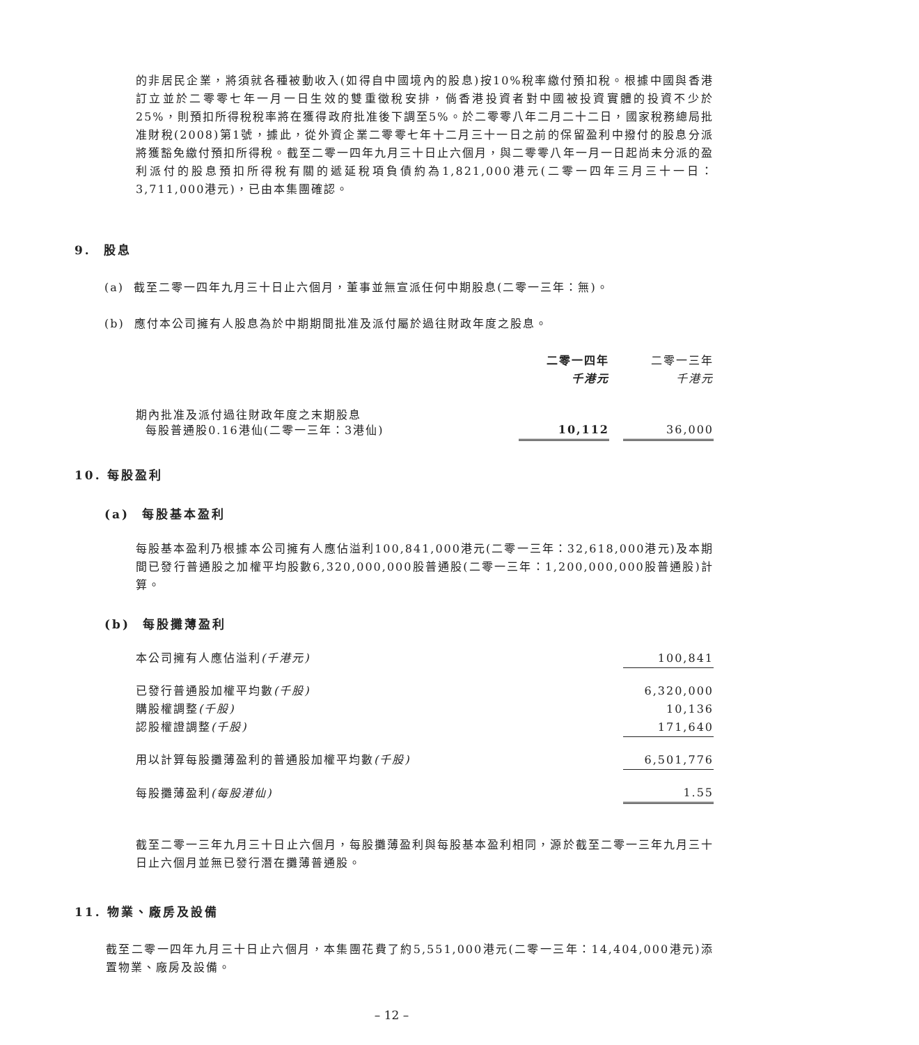的非居民企業，將須就各種被動收入(如得自中國境內的股息)按10%稅率繳付預扣稅。根據中國與香港訂立並於二零零七年一月一日生效的雙重徵稅安排，倘香港投資者對中國被投資實體的投資不少於25%，則預扣所得稅稅率將在獲得政府批准後下調至5%。於二零零八年二月二十二日，國家稅務總局批准財稅(2008)第1號，據此，從外資企業二零零七年十二月三十一日之前的保留盈利中撥付的股息分派將獲豁免繳付預扣所得稅。截至二零一四年九月三十日止六個月，與二零零八年一月一日起尚未分派的盈利派付的股息預扣所得稅有關的遞延稅項負債約為1,821,000港元(二零一四年三月三十一日：3,711,000港元)，已由本集團確認。
9. 股息
(a) 截至二零一四年九月三十日止六個月，董事並無宣派任何中期股息(二零一三年：無)。
(b) 應付本公司擁有人股息為於中期期間批准及派付屬於過往財政年度之股息。
| | 二零一四年 | | 二零一三年 |
| | 千港元 | | 千港元 |
| 期內批准及派付過往財政年度之末期股息 每股普通股0.16港仙(二零一三年：3港仙) | 10,112 | | 36,000 |
10. 每股盈利
(a) 每股基本盈利
每股基本盈利乃根據本公司擁有人應佔溢利100,841,000港元(二零一三年：32,618,000港元)及本期間已發行普通股之加權平均股數6,320,000,000股普通股(二零一三年：1,200,000,000股普通股)計算。
(b) 每股攤薄盈利
| 本公司擁有人應佔溢利 (千港元) | 100,841 |
| 已發行普通股加權平均數 (千股) | 6,320,000 |
| 購股權調整 (千股) | 10,136 |
| 認股權證調整 (千股) | 171,640 |
| 用以計算每股攤薄盈利的普通股加權平均數 (千股) | 6,501,776 |
| 每股攤薄盈利 (每股港仙) | 1.55 |
截至二零一三年九月三十日止六個月，每股攤薄盈利與每股基本盈利相同，源於截至二零一三年九月三十日止六個月並無已發行潛在攤薄普通股。
11. 物業、廠房及設備
截至二零一四年九月三十日止六個月，本集團花費了約5,551,000港元(二零一三年：14,404,000港元)添置物業、廠房及設備。
– 12 –